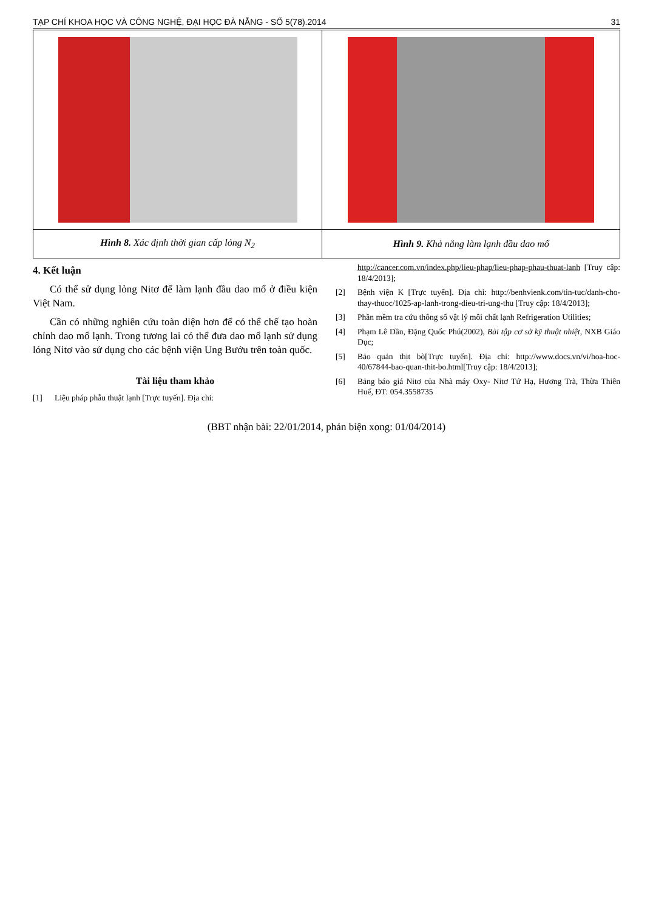TẠP CHÍ KHOA HỌC VÀ CÔNG NGHỆ, ĐẠI HỌC ĐÀ NẴNG - SỐ 5(78).2014 31
| Hình 8. Xác định thời gian cấp lỏng N<sub>2</sub> | Hình 9. Khả năng làm lạnh đầu dao mổ |
4. Kết luận
Có thể sử dụng lỏng Nitơ để làm lạnh đầu dao mổ ở điều kiện Việt Nam.
Cần có những nghiên cứu toàn diện hơn để có thể chế tạo hoàn chỉnh dao mổ lạnh. Trong tương lai có thể đưa dao mổ lạnh sử dụng lỏng Nitơ vào sử dụng cho các bệnh viện Ung Bướu trên toàn quốc.
Tài liệu tham khảo
[1] Liệu pháp phẫu thuật lạnh [Trực tuyến]. Địa chỉ:
http://cancer.com.vn/index.php/lieu-phap/lieu-phap-phau-thuat-lanh [Truy cập: 18/4/2013];
[2] Bệnh viện K [Trực tuyến]. Địa chỉ: http://benhvienk.com/tin-tuc/danh-cho-thay-thuoc/1025-ap-lanh-trong-dieu-tri-ung-thu [Truy cập: 18/4/2013];
[3] Phần mềm tra cứu thông số vật lý môi chất lạnh Refrigeration Utilities;
[4] Phạm Lê Dần, Đặng Quốc Phú(2002), Bài tập cơ sở kỹ thuật nhiệt, NXB Giáo Dục;
[5] Bảo quản thịt bò[Trực tuyến]. Địa chỉ: http://www.docs.vn/vi/hoa-hoc-40/67844-bao-quan-thit-bo.html[Truy cập: 18/4/2013];
[6] Bảng báo giá Nitơ của Nhà máy Oxy- Nitơ Tứ Hạ, Hương Trà, Thừa Thiên Huế, ĐT: 054.3558735
(BBT nhận bài: 22/01/2014, phản biện xong: 01/04/2014)